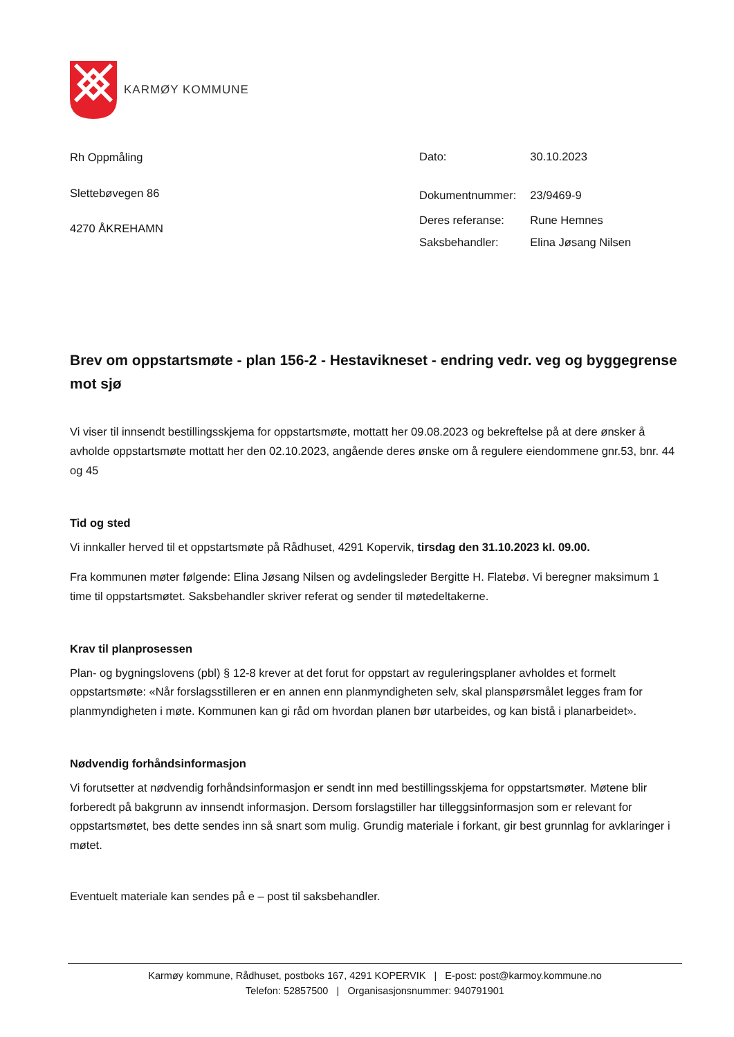KARMØY KOMMUNE
Rh Oppmåling
Slettebøvegen 86
4270 ÅKREHAMN
| Dato: | 30.10.2023 |
| Dokumentnummer: | 23/9469-9 |
| Deres referanse: | Rune Hemnes |
| Saksbehandler: | Elina Jøsang Nilsen |
Brev om oppstartsmøte - plan 156-2 - Hestavikneset - endring vedr. veg og byggegrense mot sjø
Vi viser til innsendt bestillingsskjema for oppstartsmøte, mottatt her 09.08.2023 og bekreftelse på at dere ønsker å avholde oppstartsmøte mottatt her den 02.10.2023, angående deres ønske om å regulere eiendommene gnr.53, bnr. 44 og 45
Tid og sted
Vi innkaller herved til et oppstartsmøte på Rådhuset, 4291 Kopervik, tirsdag den 31.10.2023 kl. 09.00.
Fra kommunen møter følgende: Elina Jøsang Nilsen og avdelingsleder Bergitte H. Flatebø. Vi beregner maksimum 1 time til oppstartsmøtet. Saksbehandler skriver referat og sender til møtedeltakerne.
Krav til planprosessen
Plan- og bygningslovens (pbl) § 12-8 krever at det forut for oppstart av reguleringsplaner avholdes et formelt oppstartsmøte: «Når forslagsstilleren er en annen enn planmyndigheten selv, skal planspørsmålet legges fram for planmyndigheten i møte. Kommunen kan gi råd om hvordan planen bør utarbeides, og kan bistå i planarbeidet».
Nødvendig forhåndsinformasjon
Vi forutsetter at nødvendig forhåndsinformasjon er sendt inn med bestillingsskjema for oppstartsmøter. Møtene blir forberedt på bakgrunn av innsendt informasjon. Dersom forslagstiller har tilleggsinformasjon som er relevant for oppstartsmøtet, bes dette sendes inn så snart som mulig. Grundig materiale i forkant, gir best grunnlag for avklaringer i møtet.
Eventuelt materiale kan sendes på e – post til saksbehandler.
Karmøy kommune, Rådhuset, postboks 167, 4291 KOPERVIK | E-post: post@karmoy.kommune.no
Telefon: 52857500 | Organisasjonsnummer: 940791901